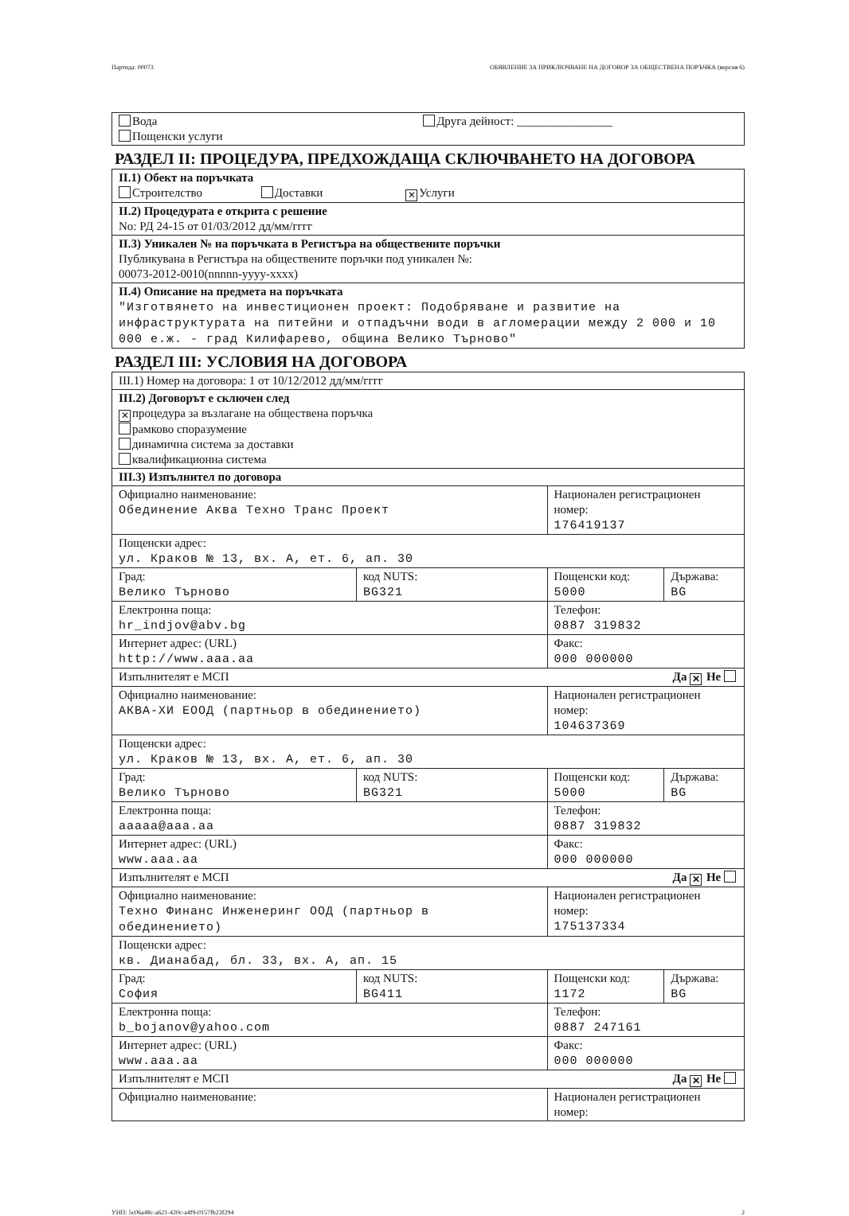Партида: 00073 ОБЯВЛЕНИЕ ЗА ПРИКЛЮЧВАНЕ НА ДОГОВОР ЗА ОБЩЕСТВЕНА ПОРЪЧКА (версия 6)
| Вода Друга дейност: ________________ Пощенски услуги |
РАЗДЕЛ II: ПРОЦЕДУРА, ПРЕДХОЖДАЩА СКЛЮЧВАНЕТО НА ДОГОВОРА
| II.1) Обект на поръчката Строителство Доставки ✕ Услуги |
| II.2) Процедурата е открита с решение No: РД 24-15 от 01/03/2012 дд/мм/гггг |
| II.3) Уникален № на поръчката в Регистъра на обществените поръчки Публикувана в Регистъра на обществените поръчки под уникален №: 00073-2012-0010(nnnnn-yyyy-xxxx) |
| II.4) Описание на предмета на поръчката "Изготвянето на инвестиционен проект: Подобряване и развитие на инфраструктурата на питейни и отпадъчни води в агломерации между 2 000 и 10 000 е.ж. - град Килифарево, община Велико Търново" |
РАЗДЕЛ III: УСЛОВИЯ НА ДОГОВОРА
| III.1) Номер на договора: 1 от 10/12/2012 дд/мм/гггг | | | |
| III.2) Договорът е сключен след ✕ процедура за възлагане на обществена поръчка рамково споразумение динамична система за доставки квалификационна система | | | |
| III.3) Изпълнител по договора | | | |
| Официално наименование: Обединение Аква Техно Транс Проект | | Национален регистрационен номер: 176419137 | |
| Пощенски адрес: ул. Краков № 13, вх. А, ет. 6, ап. 30 | | | |
| Град: Велико Търново | код NUTS: BG321 | Пощенски код: 5000 | Държава: BG |
| Електронна поща: hr_indjov@abv.bg | | Телефон: 0887 319832 | |
| Интернет адрес: (URL) http://www.aaa.aa | | Факс: 000 000000 | |
| Изпълнителят е МСП Да ✕ Не | | | |
| Официално наименование: АКВА-ХИ ЕООД (партньор в обединението) | | Национален регистрационен номер: 104637369 | |
| Пощенски адрес: ул. Краков № 13, вх. А, ет. 6, ап. 30 | | | |
| Град: Велико Търново | код NUTS: BG321 | Пощенски код: 5000 | Държава: BG |
| Електронна поща: aaaaa@aaa.aa | | Телефон: 0887 319832 | |
| Интернет адрес: (URL) www.aaa.aa | | Факс: 000 000000 | |
| Изпълнителят е МСП Да ✕ Не | | | |
| Официално наименование: Техно Финанс Инженеринг ООД (партньор в обединението) | | Национален регистрационен номер: 175137334 | |
| Пощенски адрес: кв. Дианабад, бл. 33, вх. А, ап. 15 | | | |
| Град: София | код NUTS: BG411 | Пощенски код: 1172 | Държава: BG |
| Електронна поща: b_bojanov@yahoo.com | | Телефон: 0887 247161 | |
| Интернет адрес: (URL) www.aaa.aa | | Факс: 000 000000 | |
| Изпълнителят е МСП Да ✕ Не | | | |
| Официално наименование: | | Национален регистрационен номер: | |
УНП: 5c06a48c-a621-420c-a4f9-0157fb23f294 2